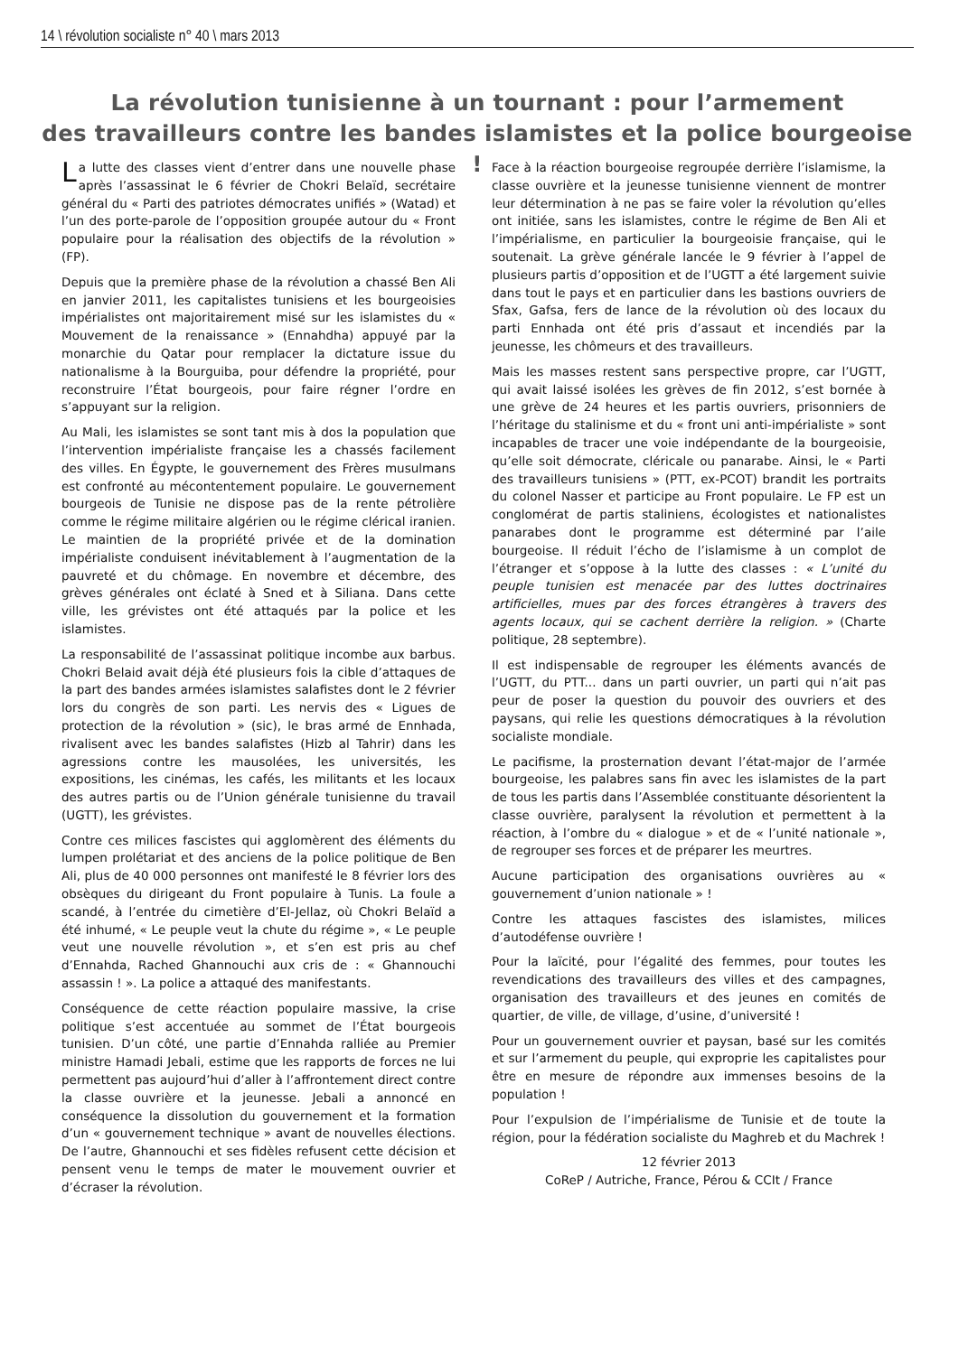14 \ révolution socialiste n° 40 \ mars 2013
La révolution tunisienne à un tournant : pour l’armement
des travailleurs contre les bandes islamistes et la police bourgeoise !
La lutte des classes vient d’entrer dans une nouvelle phase après l’assassinat le 6 février de Chokri Belaïd, secrétaire général du « Parti des patriotes démocrates unifiés » (Watad) et l’un des porte-parole de l’opposition groupée autour du « Front populaire pour la réalisation des objectifs de la révolution » (FP).
Depuis que la première phase de la révolution a chassé Ben Ali en janvier 2011, les capitalistes tunisiens et les bourgeoisies impérialistes ont majoritairement misé sur les islamistes du « Mouvement de la renaissance » (Ennahdha) appuyé par la monarchie du Qatar pour remplacer la dictature issue du nationalisme à la Bourguiba, pour défendre la propriété, pour reconstruire l’État bourgeois, pour faire régner l’ordre en s’appuyant sur la religion.
Au Mali, les islamistes se sont tant mis à dos la population que l’intervention impérialiste française les a chassés facilement des villes. En Égypte, le gouvernement des Frères musulmans est confronté au mécontentement populaire. Le gouvernement bourgeois de Tunisie ne dispose pas de la rente pétrolière comme le régime militaire algérien ou le régime clérical iranien. Le maintien de la propriété privée et de la domination impérialiste conduisent inévitablement à l’augmentation de la pauvreté et du chômage. En novembre et décembre, des grèves générales ont éclaté à Sned et à Siliana. Dans cette ville, les grévistes ont été attaqués par la police et les islamistes.
La responsabilité de l’assassinat politique incombe aux barbus. Chokri Belaid avait déjà été plusieurs fois la cible d’attaques de la part des bandes armées islamistes salafistes dont le 2 février lors du congrès de son parti. Les nervis des « Ligues de protection de la révolution » (sic), le bras armé de Ennhada, rivalisent avec les bandes salafistes (Hizb al Tahrir) dans les agressions contre les mausolées, les universités, les expositions, les cinémas, les cafés, les militants et les locaux des autres partis ou de l’Union générale tunisienne du travail (UGTT), les grévistes.
Contre ces milices fascistes qui agglomèrent des éléments du lumpen prolétariat et des anciens de la police politique de Ben Ali, plus de 40 000 personnes ont manifesté le 8 février lors des obsèques du dirigeant du Front populaire à Tunis. La foule a scandé, à l’entrée du cimetière d’El-Jellaz, où Chokri Belaïd a été inhumé, « Le peuple veut la chute du régime », « Le peuple veut une nouvelle révolution », et s’en est pris au chef d’Ennahda, Rached Ghannouchi aux cris de : « Ghannouchi assassin ! ». La police a attaqué des manifestants.
Conséquence de cette réaction populaire massive, la crise politique s’est accentuée au sommet de l’État bourgeois tunisien. D’un côté, une partie d’Ennahda ralliée au Premier ministre Hamadi Jebali, estime que les rapports de forces ne lui permettent pas aujourd’hui d’aller à l’affrontement direct contre la classe ouvrière et la jeunesse. Jebali a annoncé en conséquence la dissolution du gouvernement et la formation d’un « gouvernement technique » avant de nouvelles élections. De l’autre, Ghannouchi et ses fidèles refusent cette décision et pensent venu le temps de mater le mouvement ouvrier et d’écraser la révolution.
Face à la réaction bourgeoise regroupée derrière l’islamisme, la classe ouvrière et la jeunesse tunisienne viennent de montrer leur détermination à ne pas se faire voler la révolution qu’elles ont initiée, sans les islamistes, contre le régime de Ben Ali et l’impérialisme, en particulier la bourgeoisie française, qui le soutenait. La grève générale lancée le 9 février à l’appel de plusieurs partis d’opposition et de l’UGTT a été largement suivie dans tout le pays et en particulier dans les bastions ouvriers de Sfax, Gafsa, fers de lance de la révolution où des locaux du parti Ennhada ont été pris d’assaut et incendiés par la jeunesse, les chômeurs et des travailleurs.
Mais les masses restent sans perspective propre, car l’UGTT, qui avait laissé isolées les grèves de fin 2012, s’est bornée à une grève de 24 heures et les partis ouvriers, prisonniers de l’héritage du stalinisme et du « front uni anti-impérialiste » sont incapables de tracer une voie indépendante de la bourgeoisie, qu’elle soit démocrate, cléricale ou panarabe. Ainsi, le « Parti des travailleurs tunisiens » (PTT, ex-PCOT) brandit les portraits du colonel Nasser et participe au Front populaire. Le FP est un conglomérat de partis staliniens, écologistes et nationalistes panarabes dont le programme est déterminé par l’aile bourgeoise. Il réduit l’écho de l’islamisme à un complot de l’étranger et s’oppose à la lutte des classes : « L’unité du peuple tunisien est menacée par des luttes doctrinaires artificielles, mues par des forces étrangères à travers des agents locaux, qui se cachent derrière la religion. » (Charte politique, 28 septembre).
Il est indispensable de regrouper les éléments avancés de l’UGTT, du PTT... dans un parti ouvrier, un parti qui n’ait pas peur de poser la question du pouvoir des ouvriers et des paysans, qui relie les questions démocratiques à la révolution socialiste mondiale.
Le pacifisme, la prosternation devant l’état-major de l’armée bourgeoise, les palabres sans fin avec les islamistes de la part de tous les partis dans l’Assemblée constituante désorientent la classe ouvrière, paralysent la révolution et permettent à la réaction, à l’ombre du « dialogue » et de « l’unité nationale », de regrouper ses forces et de préparer les meurtres.
Aucune participation des organisations ouvrières au « gouvernement d’union nationale » !
Contre les attaques fascistes des islamistes, milices d’autodéfense ouvrière !
Pour la laïcité, pour l’égalité des femmes, pour toutes les revendications des travailleurs des villes et des campagnes, organisation des travailleurs et des jeunes en comités de quartier, de ville, de village, d’usine, d’université !
Pour un gouvernement ouvrier et paysan, basé sur les comités et sur l’armement du peuple, qui exproprie les capitalistes pour être en mesure de répondre aux immenses besoins de la population !
Pour l’expulsion de l’impérialisme de Tunisie et de toute la région, pour la fédération socialiste du Maghreb et du Machrek !
12 février 2013
CoReP / Autriche, France, Pérou & CCIt / France